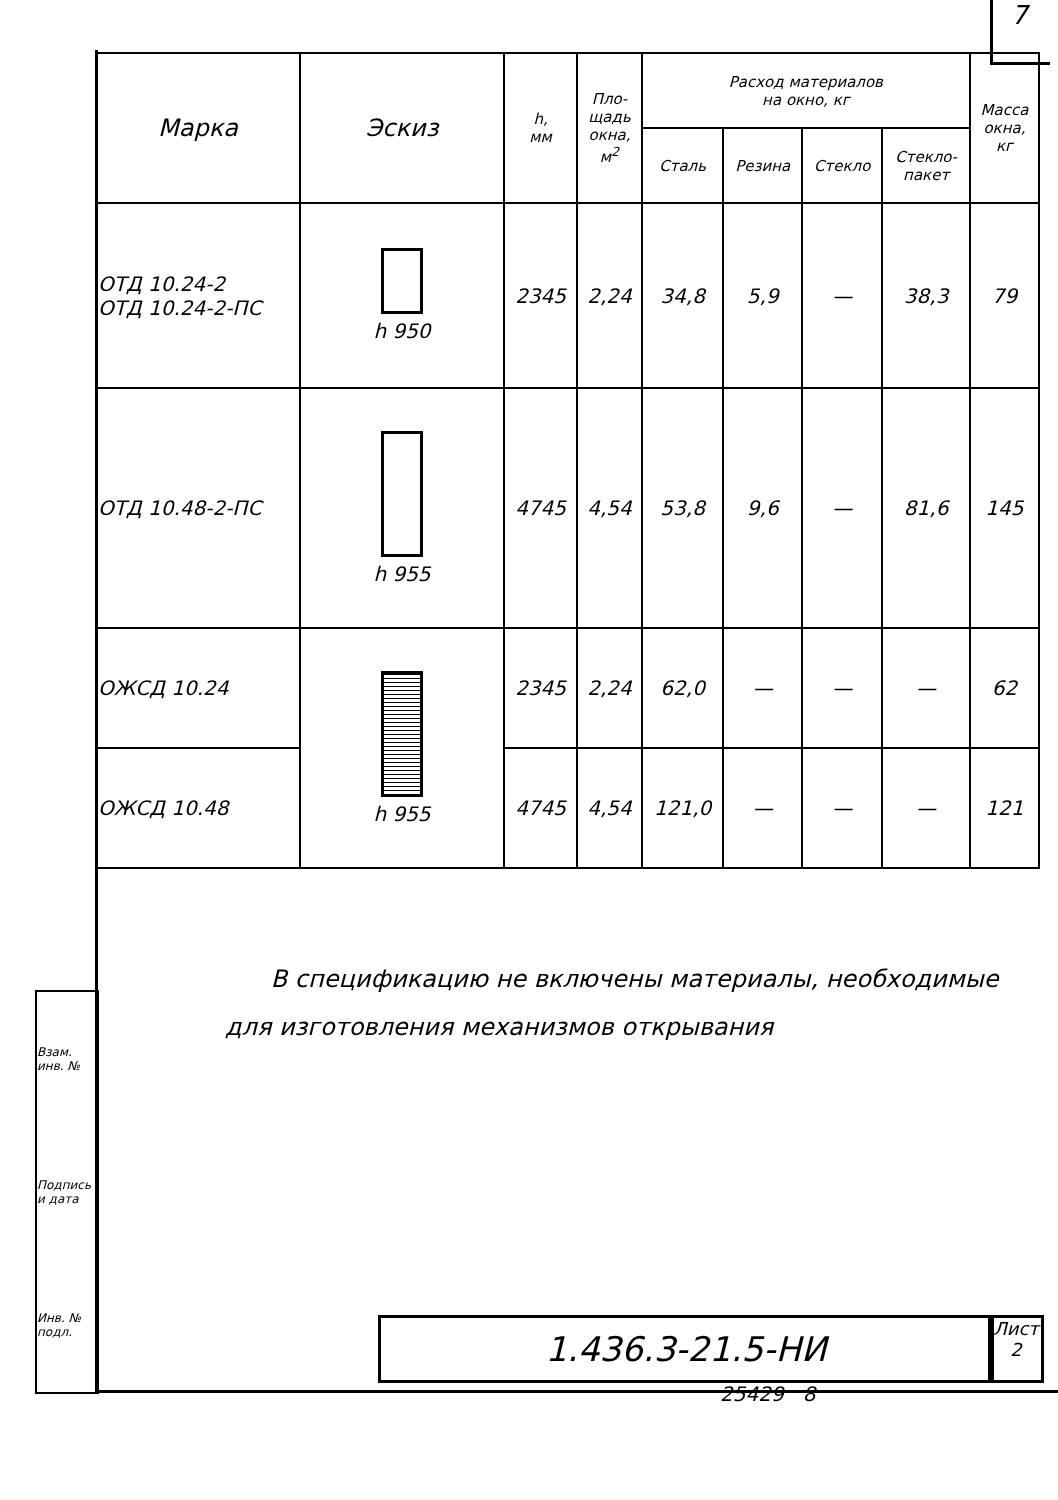7
| Марка | Эскиз | h, мм | Пло- щадь окна, м<sup>2</sup> | Расход материалов на окно, кг | | | | Масса окна, кг |
| --- | --- | --- | --- | --- | --- | --- | --- | --- |
| | | | | Сталь | Резина | Стекло | Стекло- пакет | |
| ОТД 10.24-2 ОТД 10.24-2-ПС | h 950 | 2345 | 2,24 | 34,8 | 5,9 | — | 38,3 | 79 |
| ОТД 10.48-2-ПС | h 955 | 4745 | 4,54 | 53,8 | 9,6 | — | 81,6 | 145 |
| ОЖСД 10.24 | h 955 | 2345 | 2,24 | 62,0 | — | — | — | 62 |
| ОЖСД 10.48 | | 4745 | 4,54 | 121,0 | — | — | — | 121 |
В спецификацию не включены материалы, необходимые для изготовления механизмов открывания
Взам. инв. №
Подпись и дата
Инв. № подл.
1.436.3-21.5-НИ
Лист
2
25429 8